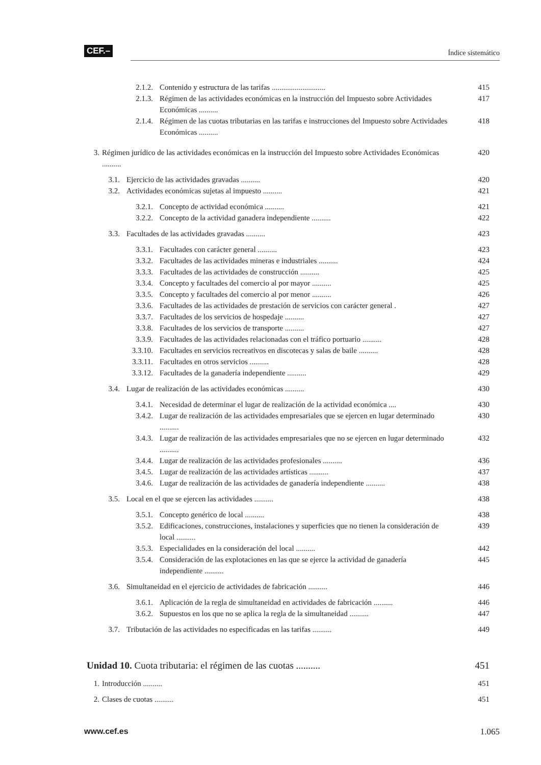CEF.–
Índice sistemático
2.1.2. Contenido y estructura de las tarifas ............................ 415
2.1.3. Régimen de las actividades económicas en la instrucción del Impuesto sobre Actividades Económicas .......... 417
2.1.4. Régimen de las cuotas tributarias en las tarifas e instrucciones del Impuesto sobre Actividades Económicas .......... 418
3. Régimen jurídico de las actividades económicas en la instrucción del Impuesto sobre Actividades Económicas .......... 420
3.1. Ejercicio de las actividades gravadas .......... 420
3.2. Actividades económicas sujetas al impuesto .......... 421
3.2.1. Concepto de actividad económica .......... 421
3.2.2. Concepto de la actividad ganadera independiente .......... 422
3.3. Facultades de las actividades gravadas .......... 423
3.3.1. Facultades con carácter general .......... 423
3.3.2. Facultades de las actividades mineras e industriales .......... 424
3.3.3. Facultades de las actividades de construcción .......... 425
3.3.4. Concepto y facultades del comercio al por mayor .......... 425
3.3.5. Concepto y facultades del comercio al por menor .......... 426
3.3.6. Facultades de las actividades de prestación de servicios con carácter general . 427
3.3.7. Facultades de los servicios de hospedaje .......... 427
3.3.8. Facultades de los servicios de transporte .......... 427
3.3.9. Facultades de las actividades relacionadas con el tráfico portuario .......... 428
3.3.10. Facultades en servicios recreativos en discotecas y salas de baile .......... 428
3.3.11. Facultades en otros servicios .......... 428
3.3.12. Facultades de la ganadería independiente .......... 429
3.4. Lugar de realización de las actividades económicas .......... 430
3.4.1. Necesidad de determinar el lugar de realización de la actividad económica .... 430
3.4.2. Lugar de realización de las actividades empresariales que se ejercen en lugar determinado .......... 430
3.4.3. Lugar de realización de las actividades empresariales que no se ejercen en lugar determinado .......... 432
3.4.4. Lugar de realización de las actividades profesionales .......... 436
3.4.5. Lugar de realización de las actividades artísticas .......... 437
3.4.6. Lugar de realización de las actividades de ganadería independiente .......... 438
3.5. Local en el que se ejercen las actividades .......... 438
3.5.1. Concepto genérico de local .......... 438
3.5.2. Edificaciones, construcciones, instalaciones y superficies que no tienen la consideración de local .......... 439
3.5.3. Especialidades en la consideración del local .......... 442
3.5.4. Consideración de las explotaciones en las que se ejerce la actividad de ganadería independiente .......... 445
3.6. Simultaneidad en el ejercicio de actividades de fabricación .......... 446
3.6.1. Aplicación de la regla de simultaneidad en actividades de fabricación .......... 446
3.6.2. Supuestos en los que no se aplica la regla de la simultaneidad .......... 447
3.7. Tributación de las actividades no especificadas en las tarifas .......... 449
Unidad 10. Cuota tributaria: el régimen de las cuotas .......... 451
1. Introducción .......... 451
2. Clases de cuotas .......... 451
www.cef.es 1.065